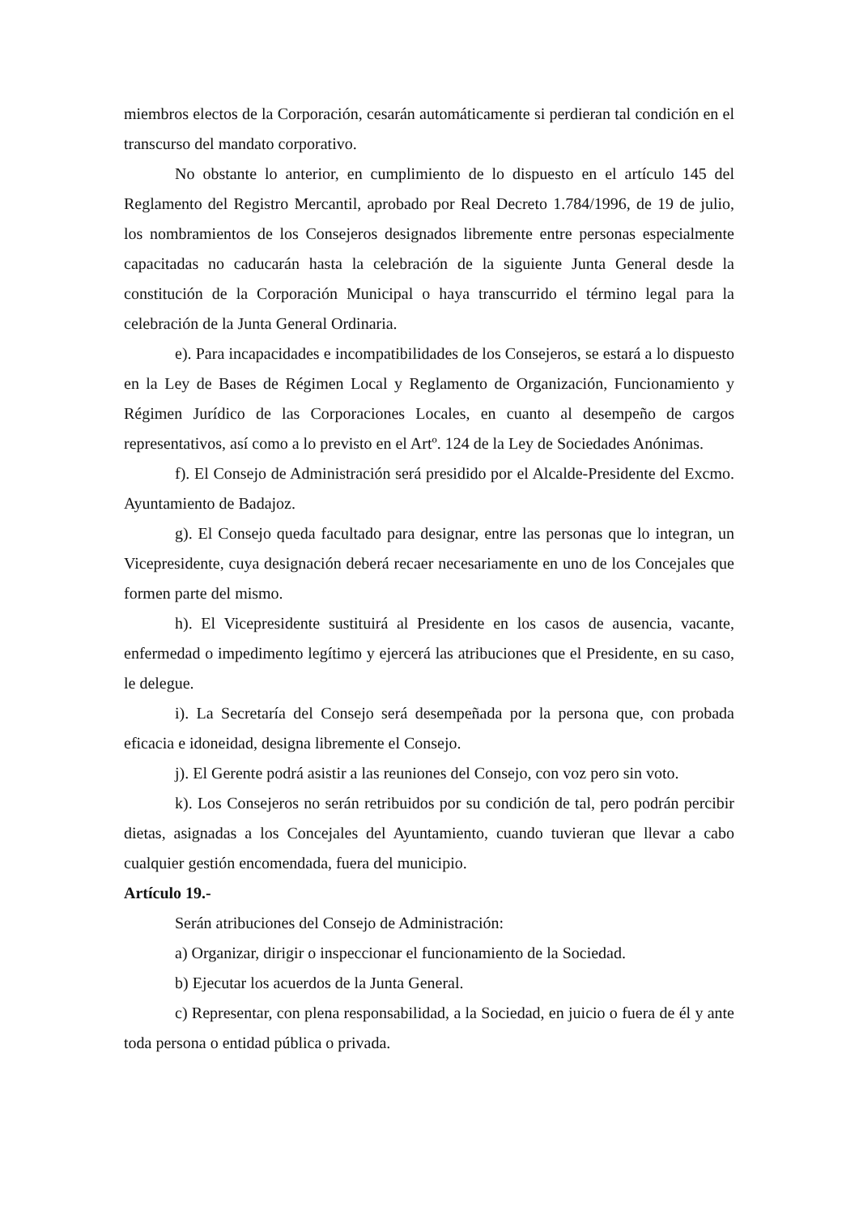miembros electos de la Corporación, cesarán automáticamente si perdieran tal condición en el transcurso del mandato corporativo.
No obstante lo anterior, en cumplimiento de lo dispuesto en el artículo 145 del Reglamento del Registro Mercantil, aprobado por Real Decreto 1.784/1996, de 19 de julio, los nombramientos de los Consejeros designados libremente entre personas especialmente capacitadas no caducarán hasta la celebración de la siguiente Junta General desde la constitución de la Corporación Municipal o haya transcurrido el término legal para la celebración de la Junta General Ordinaria.
e). Para incapacidades e incompatibilidades de los Consejeros, se estará a lo dispuesto en la Ley de Bases de Régimen Local y Reglamento de Organización, Funcionamiento y Régimen Jurídico de las Corporaciones Locales, en cuanto al desempeño de cargos representativos, así como a lo previsto en el Artº. 124 de la Ley de Sociedades Anónimas.
f). El Consejo de Administración será presidido por el Alcalde-Presidente del Excmo. Ayuntamiento de Badajoz.
g). El Consejo queda facultado para designar, entre las personas que lo integran, un Vicepresidente, cuya designación deberá recaer necesariamente en uno de los Concejales que formen parte del mismo.
h). El Vicepresidente sustituirá al Presidente en los casos de ausencia, vacante, enfermedad o impedimento legítimo y ejercerá las atribuciones que el Presidente, en su caso, le delegue.
i). La Secretaría del Consejo será desempeñada por la persona que, con probada eficacia e idoneidad, designa libremente el Consejo.
j). El Gerente podrá asistir a las reuniones del Consejo, con voz pero sin voto.
k). Los Consejeros no serán retribuidos por su condición de tal, pero podrán percibir dietas, asignadas a los Concejales del Ayuntamiento, cuando tuvieran que llevar a cabo cualquier gestión encomendada, fuera del municipio.
Artículo 19.-
Serán atribuciones del Consejo de Administración:
a) Organizar, dirigir o inspeccionar el funcionamiento de la Sociedad.
b) Ejecutar los acuerdos de la Junta General.
c) Representar, con plena responsabilidad, a la Sociedad, en juicio o fuera de él y ante toda persona o entidad pública o privada.